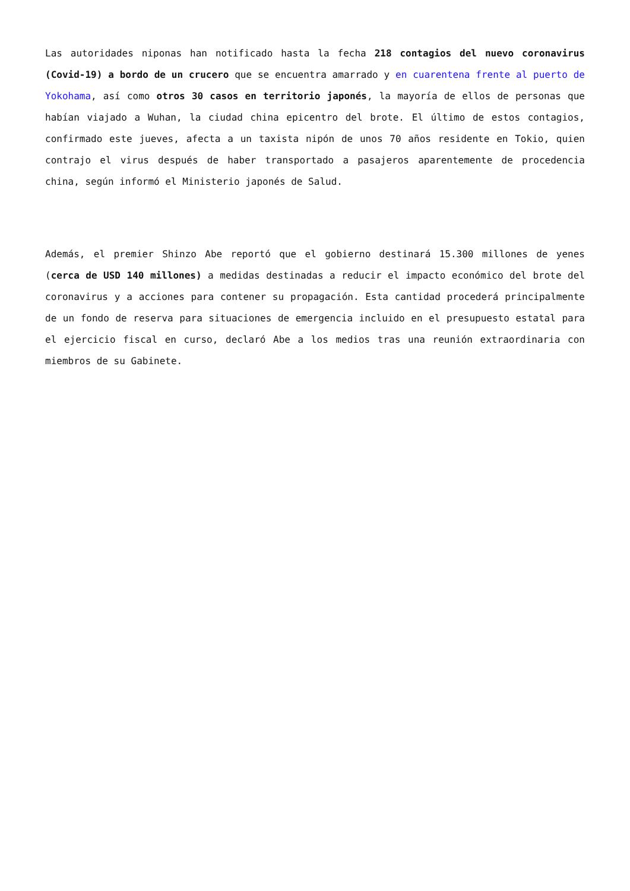Las autoridades niponas han notificado hasta la fecha 218 contagios del nuevo coronavirus (Covid-19) a bordo de un crucero que se encuentra amarrado y en cuarentena frente al puerto de Yokohama, así como otros 30 casos en territorio japonés, la mayoría de ellos de personas que habían viajado a Wuhan, la ciudad china epicentro del brote. El último de estos contagios, confirmado este jueves, afecta a un taxista nipón de unos 70 años residente en Tokio, quien contrajo el virus después de haber transportado a pasajeros aparentemente de procedencia china, según informó el Ministerio japonés de Salud.
Además, el premier Shinzo Abe reportó que el gobierno destinará 15.300 millones de yenes (cerca de USD 140 millones) a medidas destinadas a reducir el impacto económico del brote del coronavirus y a acciones para contener su propagación. Esta cantidad procederá principalmente de un fondo de reserva para situaciones de emergencia incluido en el presupuesto estatal para el ejercicio fiscal en curso, declaró Abe a los medios tras una reunión extraordinaria con miembros de su Gabinete.